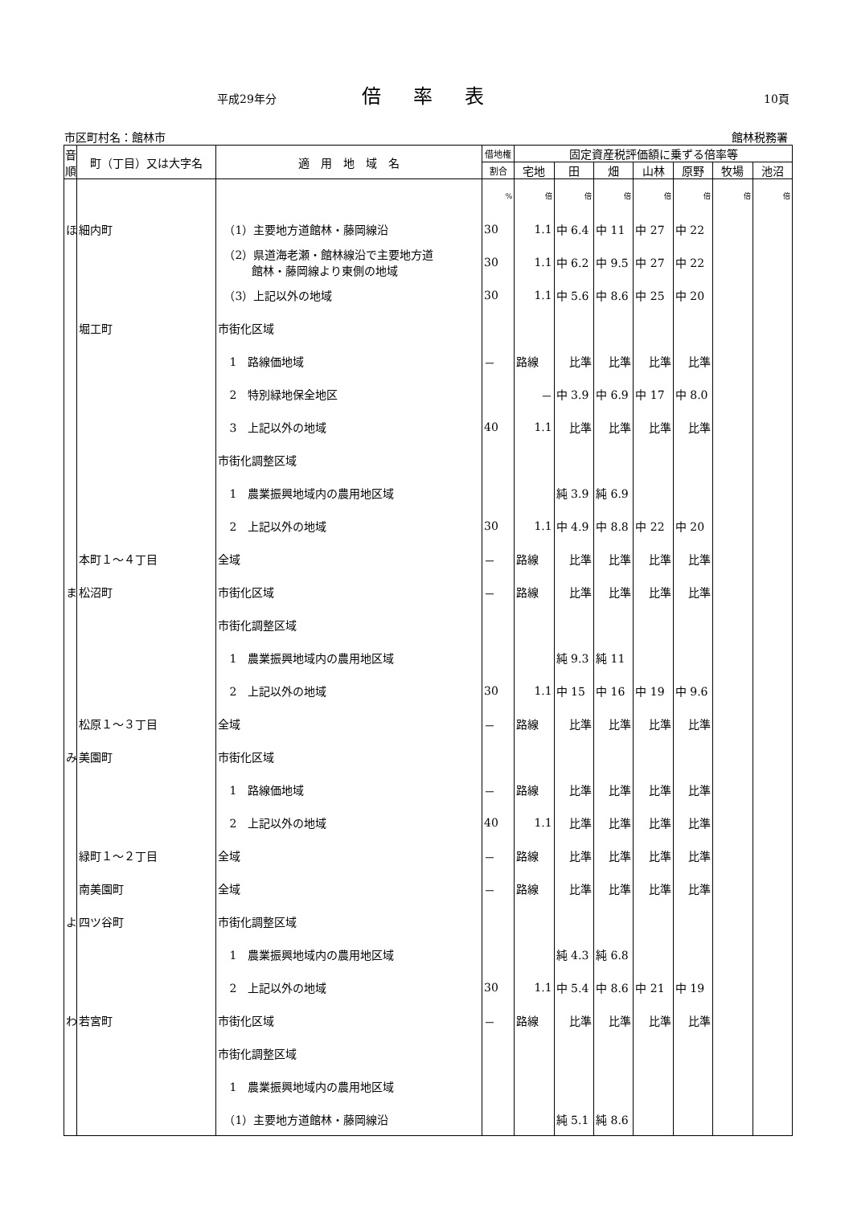平成29年分 倍率表 10頁
市区町村名：館林市 館林税務署
| 音順 | 町（丁目）又は大字名 | 適 用 地 域 名 | 借地権 | 固定資産税評価額に乗ずる倍率等 | | | | | | |
| --- | --- | --- | --- | --- | --- | --- | --- | --- | --- | --- |
| | | | 割合 | 宅地 | 田 | 畑 | 山林 | 原野 | 牧場 | 池沼 |
| | | | % | 倍 | 倍 | 倍 | 倍 | 倍 | 倍 | 倍 |
| ほ | 細内町 | （1）主要地方道館林・藤岡線沿 | 30 | 1.1 | 中 6.4 | 中 11 | 中 27 | 中 22 | | |
| | | （2）県道海老瀬・館林線沿で主要地方道 館林・藤岡線より東側の地域 | 30 | 1.1 | 中 6.2 | 中 9.5 | 中 27 | 中 22 | | |
| | | （3）上記以外の地域 | 30 | 1.1 | 中 5.6 | 中 8.6 | 中 25 | 中 20 | | |
| | 堀工町 | 市街化区域 | | | | | | | | |
| | | 1 路線価地域 | － | 路線 | 比準 | 比準 | 比準 | 比準 | | |
| | | 2 特別緑地保全地区 | | － | 中 3.9 | 中 6.9 | 中 17 | 中 8.0 | | |
| | | 3 上記以外の地域 | 40 | 1.1 | 比準 | 比準 | 比準 | 比準 | | |
| | | 市街化調整区域 | | | | | | | | |
| | | 1 農業振興地域内の農用地区域 | | | 純 3.9 | 純 6.9 | | | | |
| | | 2 上記以外の地域 | 30 | 1.1 | 中 4.9 | 中 8.8 | 中 22 | 中 20 | | |
| | 本町１～４丁目 | 全域 | － | 路線 | 比準 | 比準 | 比準 | 比準 | | |
| ま | 松沼町 | 市街化区域 | － | 路線 | 比準 | 比準 | 比準 | 比準 | | |
| | | 市街化調整区域 | | | | | | | | |
| | | 1 農業振興地域内の農用地区域 | | | 純 9.3 | 純 11 | | | | |
| | | 2 上記以外の地域 | 30 | 1.1 | 中 15 | 中 16 | 中 19 | 中 9.6 | | |
| | 松原１～３丁目 | 全域 | － | 路線 | 比準 | 比準 | 比準 | 比準 | | |
| み | 美園町 | 市街化区域 | | | | | | | | |
| | | 1 路線価地域 | － | 路線 | 比準 | 比準 | 比準 | 比準 | | |
| | | 2 上記以外の地域 | 40 | 1.1 | 比準 | 比準 | 比準 | 比準 | | |
| | 緑町１～２丁目 | 全域 | － | 路線 | 比準 | 比準 | 比準 | 比準 | | |
| | 南美園町 | 全域 | － | 路線 | 比準 | 比準 | 比準 | 比準 | | |
| よ | 四ツ谷町 | 市街化調整区域 | | | | | | | | |
| | | 1 農業振興地域内の農用地区域 | | | 純 4.3 | 純 6.8 | | | | |
| | | 2 上記以外の地域 | 30 | 1.1 | 中 5.4 | 中 8.6 | 中 21 | 中 19 | | |
| わ | 若宮町 | 市街化区域 | － | 路線 | 比準 | 比準 | 比準 | 比準 | | |
| | | 市街化調整区域 | | | | | | | | |
| | | 1 農業振興地域内の農用地区域 | | | | | | | | |
| | | （1）主要地方道館林・藤岡線沿 | | | 純 5.1 | 純 8.6 | | | | |